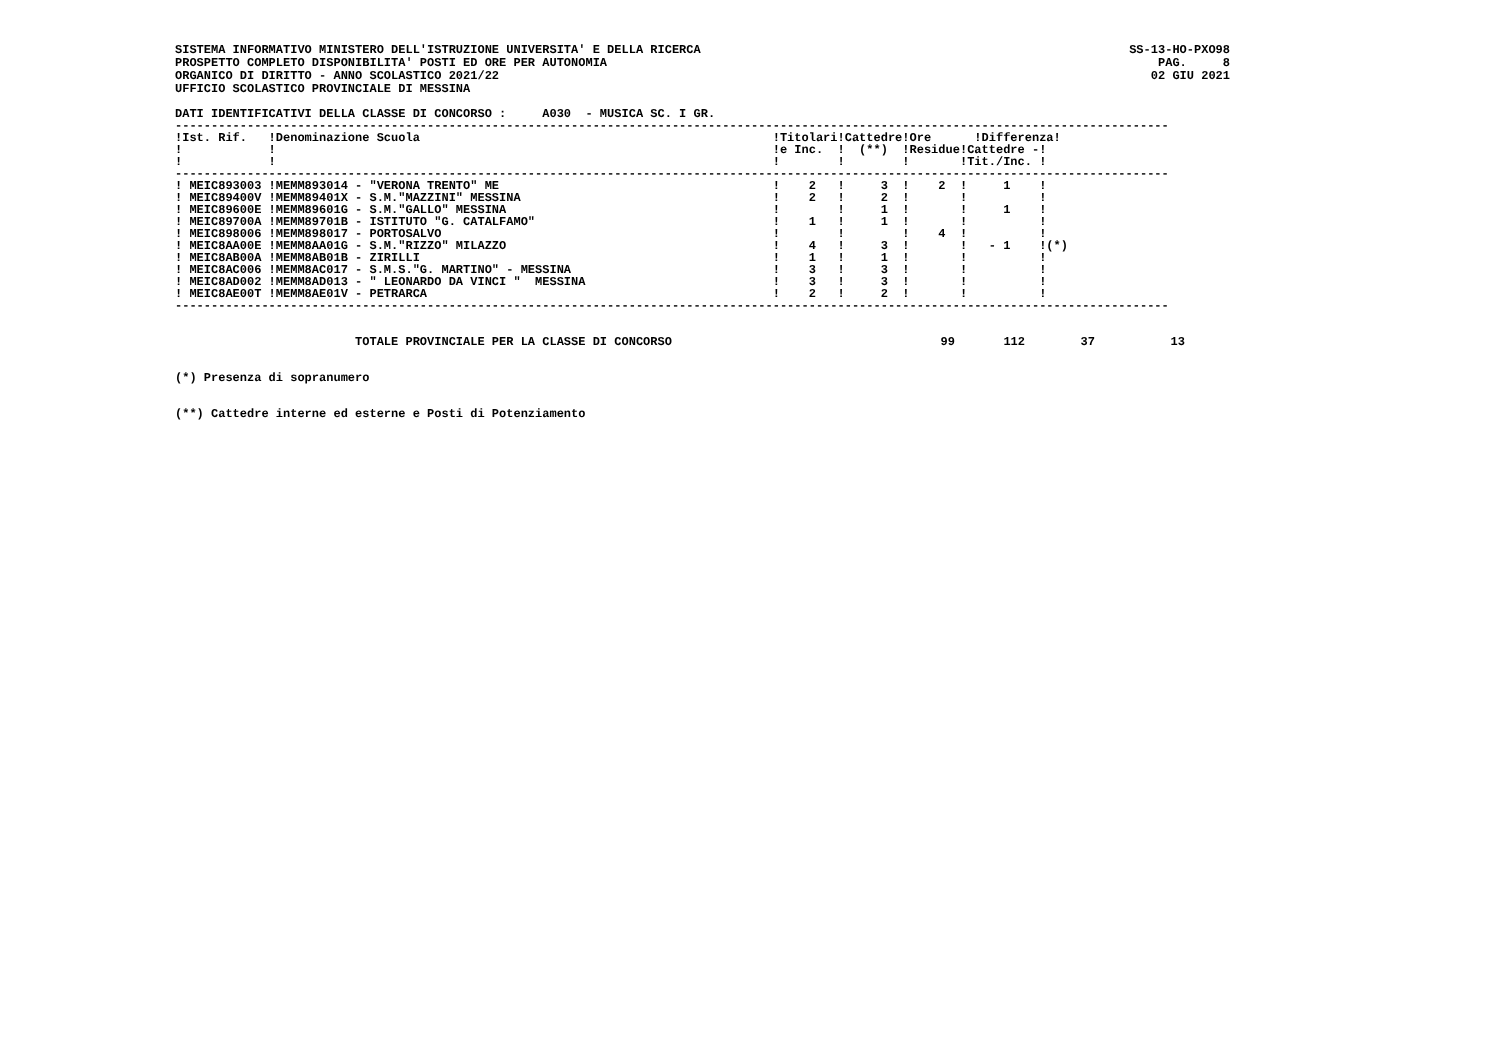SISTEMA INFORMATIVO MINISTERO DELL'ISTRUZIONE UNIVERSITA' E DELLA RICERCA
PROSPETTO COMPLETO DISPONIBILITA' POSTI ED ORE PER AUTONOMIA
ORGANICO DI DIRITTO - ANNO SCOLASTICO 2021/22
UFFICIO SCOLASTICO PROVINCIALE DI MESSINA
SS-13-HO-PXO98
PAG. 8
02 GIU 2021
DATI IDENTIFICATIVI DELLA CLASSE DI CONCORSO :     A030  - MUSICA SC. I GR.
------------------------------------------------------------------------------------------------------------------------------------------
!Ist. Rif.   !Denominazione Scuola                                                 !Titolari!Cattedre!Ore      !Differenza!
!            !                                                                     !e Inc.  !  (**)  !Residue!Cattedre -!
!            !                                                                     !        !        !       !Tit./Inc. !
------------------------------------------------------------------------------------------------------------------------------------------
! MEIC893003 !MEMM893014 - "VERONA TRENTO" ME                                      !    2   !     3  !    2  !     1    !
! MEIC89400V !MEMM89401X - S.M."MAZZINI" MESSINA                                   !    2   !     2  !       !          !
! MEIC89600E !MEMM89601G - S.M."GALLO" MESSINA                                     !        !     1  !       !     1    !
! MEIC89700A !MEMM89701B - ISTITUTO "G. CATALFAMO"                                 !    1   !     1  !       !          !
! MEIC898006 !MEMM898017 - PORTOSALVO                                              !        !        !    4  !          !
! MEIC8AA00E !MEMM8AA01G - S.M."RIZZO" MILAZZO                                     !    4   !     3  !       !   - 1    !(*)
! MEIC8AB00A !MEMM8AB01B - ZIRILLI                                                 !    1   !     1  !       !          !
! MEIC8AC006 !MEMM8AC017 - S.M.S."G. MARTINO" - MESSINA                            !    3   !     3  !       !          !
! MEIC8AD002 !MEMM8AD013 - " LEONARDO DA VINCI "  MESSINA                          !    3   !     3  !       !          !
! MEIC8AE00T !MEMM8AE01V - PETRARCA                                                !    2   !     2  !       !          !
------------------------------------------------------------------------------------------------------------------------------------------
| TOTALE PROVINCIALE PER LA CLASSE DI CONCORSO | 99 | 112 | 37 | 13 |
(*) Presenza di sopranumero
(**) Cattedre interne ed esterne e Posti di Potenziamento